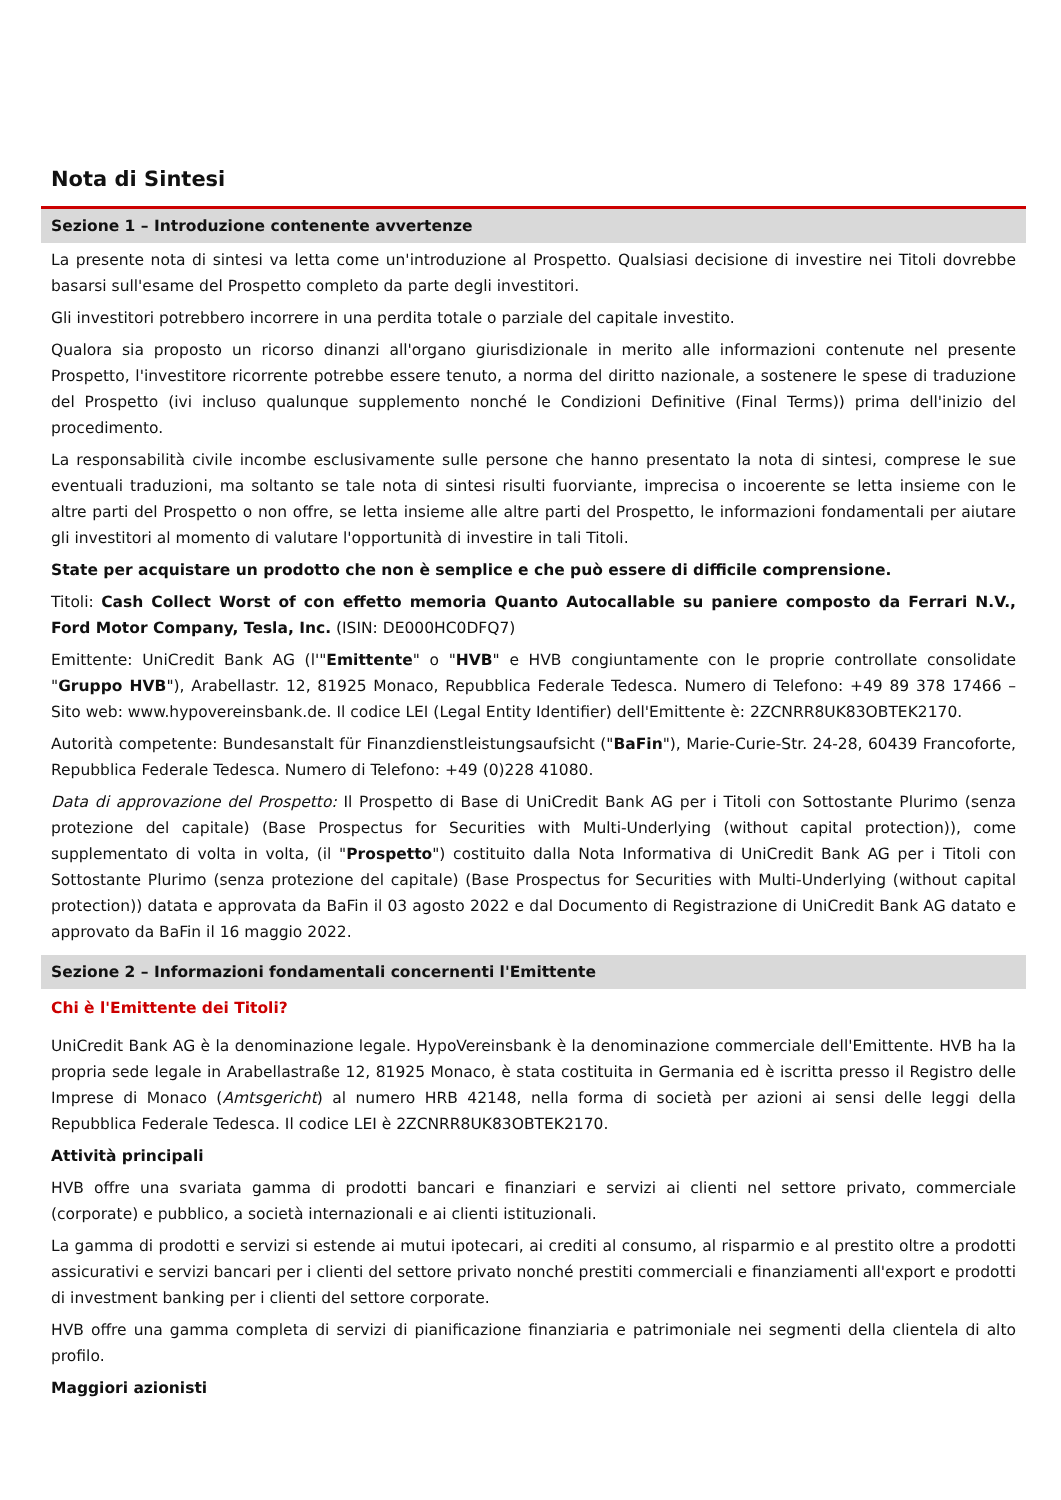Nota di Sintesi
Sezione 1 – Introduzione contenente avvertenze
La presente nota di sintesi va letta come un'introduzione al Prospetto. Qualsiasi decisione di investire nei Titoli dovrebbe basarsi sull'esame del Prospetto completo da parte degli investitori.
Gli investitori potrebbero incorrere in una perdita totale o parziale del capitale investito.
Qualora sia proposto un ricorso dinanzi all'organo giurisdizionale in merito alle informazioni contenute nel presente Prospetto, l'investitore ricorrente potrebbe essere tenuto, a norma del diritto nazionale, a sostenere le spese di traduzione del Prospetto (ivi incluso qualunque supplemento nonché le Condizioni Definitive (Final Terms)) prima dell'inizio del procedimento.
La responsabilità civile incombe esclusivamente sulle persone che hanno presentato la nota di sintesi, comprese le sue eventuali traduzioni, ma soltanto se tale nota di sintesi risulti fuorviante, imprecisa o incoerente se letta insieme con le altre parti del Prospetto o non offre, se letta insieme alle altre parti del Prospetto, le informazioni fondamentali per aiutare gli investitori al momento di valutare l'opportunità di investire in tali Titoli.
State per acquistare un prodotto che non è semplice e che può essere di difficile comprensione.
Titoli: Cash Collect Worst of con effetto memoria Quanto Autocallable su paniere composto da Ferrari N.V., Ford Motor Company, Tesla, Inc. (ISIN: DE000HC0DFQ7)
Emittente: UniCredit Bank AG (l'"Emittente" o "HVB" e HVB congiuntamente con le proprie controllate consolidate "Gruppo HVB"), Arabellastr. 12, 81925 Monaco, Repubblica Federale Tedesca. Numero di Telefono: +49 89 378 17466 – Sito web: www.hypovereinsbank.de. Il codice LEI (Legal Entity Identifier) dell'Emittente è: 2ZCNRR8UK83OBTEK2170.
Autorità competente: Bundesanstalt für Finanzdienstleistungsaufsicht ("BaFin"), Marie-Curie-Str. 24-28, 60439 Francoforte, Repubblica Federale Tedesca. Numero di Telefono: +49 (0)228 41080.
Data di approvazione del Prospetto: Il Prospetto di Base di UniCredit Bank AG per i Titoli con Sottostante Plurimo (senza protezione del capitale) (Base Prospectus for Securities with Multi-Underlying (without capital protection)), come supplementato di volta in volta, (il "Prospetto") costituito dalla Nota Informativa di UniCredit Bank AG per i Titoli con Sottostante Plurimo (senza protezione del capitale) (Base Prospectus for Securities with Multi-Underlying (without capital protection)) datata e approvata da BaFin il 03 agosto 2022 e dal Documento di Registrazione di UniCredit Bank AG datato e approvato da BaFin il 16 maggio 2022.
Sezione 2 – Informazioni fondamentali concernenti l'Emittente
Chi è l'Emittente dei Titoli?
UniCredit Bank AG è la denominazione legale. HypoVereinsbank è la denominazione commerciale dell'Emittente. HVB ha la propria sede legale in Arabellastraße 12, 81925 Monaco, è stata costituita in Germania ed è iscritta presso il Registro delle Imprese di Monaco (Amtsgericht) al numero HRB 42148, nella forma di società per azioni ai sensi delle leggi della Repubblica Federale Tedesca. Il codice LEI è 2ZCNRR8UK83OBTEK2170.
Attività principali
HVB offre una svariata gamma di prodotti bancari e finanziari e servizi ai clienti nel settore privato, commerciale (corporate) e pubblico, a società internazionali e ai clienti istituzionali.
La gamma di prodotti e servizi si estende ai mutui ipotecari, ai crediti al consumo, al risparmio e al prestito oltre a prodotti assicurativi e servizi bancari per i clienti del settore privato nonché prestiti commerciali e finanziamenti all'export e prodotti di investment banking per i clienti del settore corporate.
HVB offre una gamma completa di servizi di pianificazione finanziaria e patrimoniale nei segmenti della clientela di alto profilo.
Maggiori azionisti